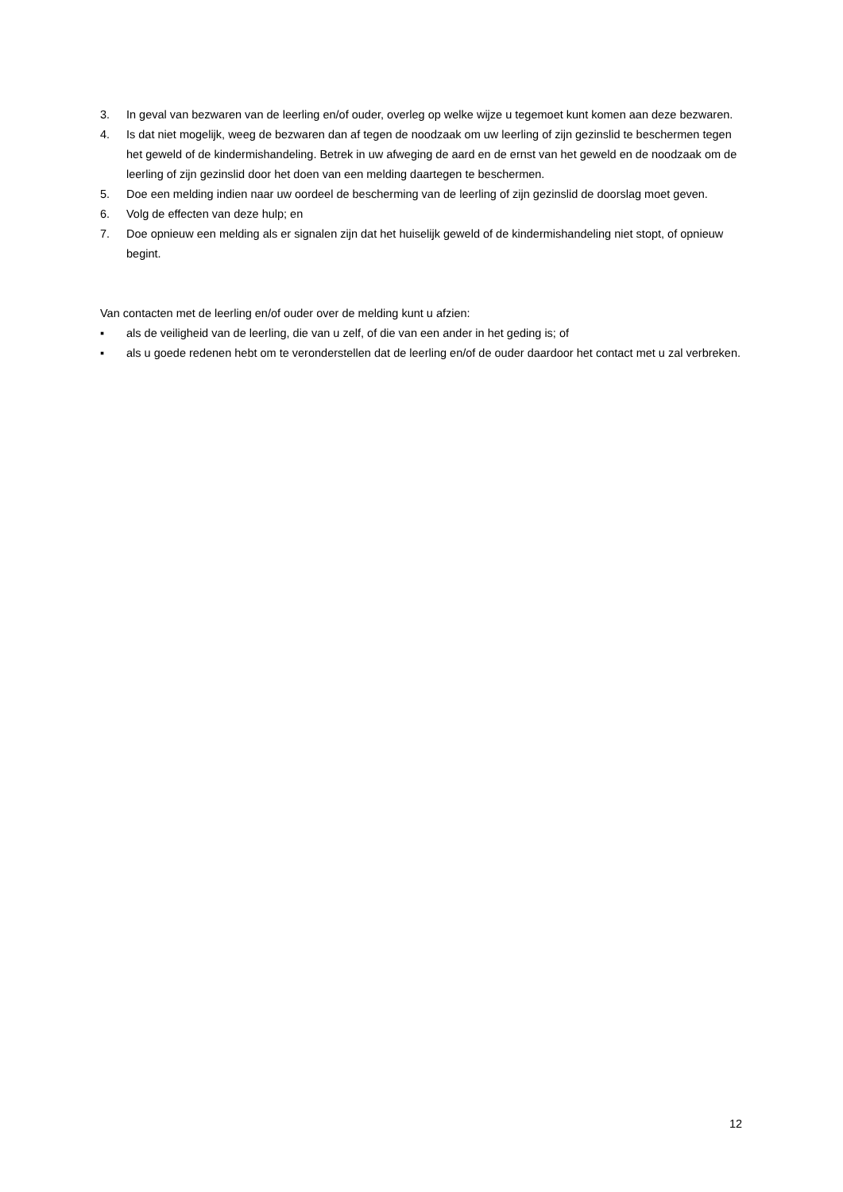3. In geval van bezwaren van de leerling en/of ouder, overleg op welke wijze u tegemoet kunt komen aan deze bezwaren.
4. Is dat niet mogelijk, weeg de bezwaren dan af tegen de noodzaak om uw leerling of zijn gezinslid te beschermen tegen het geweld of de kindermishandeling. Betrek in uw afweging de aard en de ernst van het geweld en de noodzaak om de leerling of zijn gezinslid door het doen van een melding daartegen te beschermen.
5. Doe een melding indien naar uw oordeel de bescherming van de leerling of zijn gezinslid de doorslag moet geven.
6. Volg de effecten van deze hulp; en
7. Doe opnieuw een melding als er signalen zijn dat het huiselijk geweld of de kindermishandeling niet stopt, of opnieuw begint.
Van contacten met de leerling en/of ouder over de melding kunt u afzien:
▪ als de veiligheid van de leerling, die van u zelf, of die van een ander in het geding is; of
▪ als u goede redenen hebt om te veronderstellen dat de leerling en/of de ouder daardoor het contact met u zal verbreken.
12